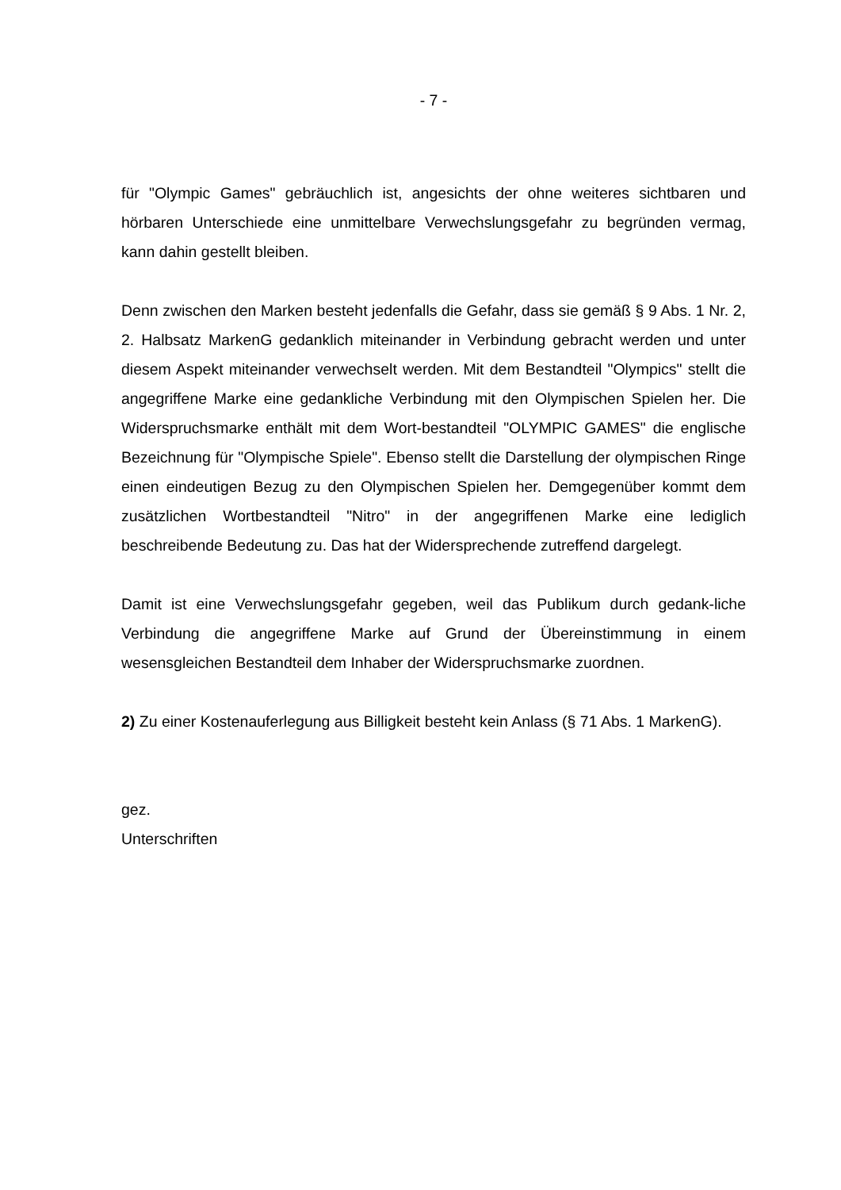- 7 -
für "Olympic Games" gebräuchlich ist, angesichts der ohne weiteres sichtbaren und hörbaren Unterschiede eine unmittelbare Verwechslungsgefahr zu begründen vermag, kann dahin gestellt bleiben.
Denn zwischen den Marken besteht jedenfalls die Gefahr, dass sie gemäß § 9 Abs. 1 Nr. 2, 2. Halbsatz MarkenG gedanklich miteinander in Verbindung gebracht werden und unter diesem Aspekt miteinander verwechselt werden. Mit dem Bestandteil "Olympics" stellt die angegriffene Marke eine gedankliche Verbindung mit den Olympischen Spielen her. Die Widerspruchsmarke enthält mit dem Wort-bestandteil "OLYMPIC GAMES" die englische Bezeichnung für "Olympische Spiele". Ebenso stellt die Darstellung der olympischen Ringe einen eindeutigen Bezug zu den Olympischen Spielen her. Demgegenüber kommt dem zusätzlichen Wortbestandteil "Nitro" in der angegriffenen Marke eine lediglich beschreibende Bedeutung zu. Das hat der Widersprechende zutreffend dargelegt.
Damit ist eine Verwechslungsgefahr gegeben, weil das Publikum durch gedank-liche Verbindung die angegriffene Marke auf Grund der Übereinstimmung in einem wesensgleichen Bestandteil dem Inhaber der Widerspruchsmarke zuordnen.
2) Zu einer Kostenauferlegung aus Billigkeit besteht kein Anlass (§ 71 Abs. 1 MarkenG).
gez.
Unterschriften